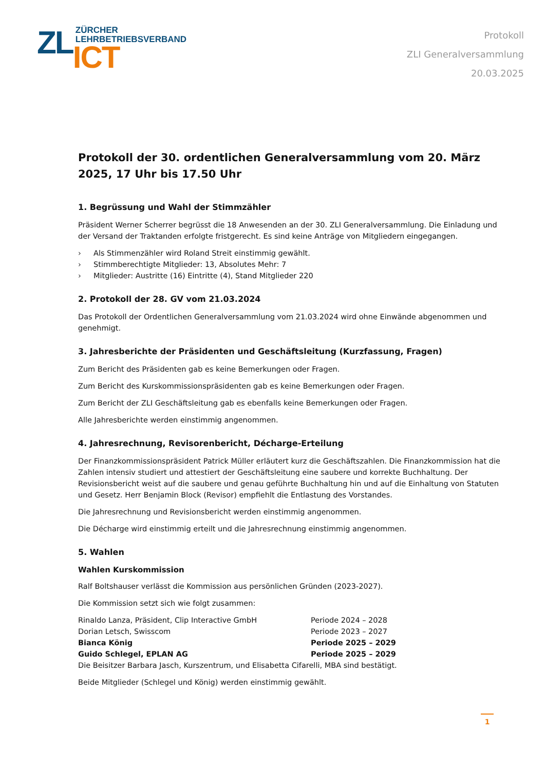ZL
ZÜRCHER
LEHRBETRIEBSVERBAND
ICT
Protokoll
ZLI Generalversammlung
20.03.2025
Protokoll der 30. ordentlichen Generalversammlung vom 20. März 2025, 17 Uhr bis 17.50 Uhr
1. Begrüssung und Wahl der Stimmzähler
Präsident Werner Scherrer begrüsst die 18 Anwesenden an der 30. ZLI Generalversammlung. Die Einladung und der Versand der Traktanden erfolgte fristgerecht. Es sind keine Anträge von Mitgliedern eingegangen.
› Als Stimmenzähler wird Roland Streit einstimmig gewählt.
› Stimmberechtigte Mitglieder: 13, Absolutes Mehr: 7
› Mitglieder: Austritte (16) Eintritte (4), Stand Mitglieder 220
2. Protokoll der 28. GV vom 21.03.2024
Das Protokoll der Ordentlichen Generalversammlung vom 21.03.2024 wird ohne Einwände abgenommen und genehmigt.
3. Jahresberichte der Präsidenten und Geschäftsleitung (Kurzfassung, Fragen)
Zum Bericht des Präsidenten gab es keine Bemerkungen oder Fragen.
Zum Bericht des Kurskommissionspräsidenten gab es keine Bemerkungen oder Fragen.
Zum Bericht der ZLI Geschäftsleitung gab es ebenfalls keine Bemerkungen oder Fragen.
Alle Jahresberichte werden einstimmig angenommen.
4. Jahresrechnung, Revisorenbericht, Décharge-Erteilung
Der Finanzkommissionspräsident Patrick Müller erläutert kurz die Geschäftszahlen. Die Finanzkommission hat die Zahlen intensiv studiert und attestiert der Geschäftsleitung eine saubere und korrekte Buchhaltung. Der Revisionsbericht weist auf die saubere und genau geführte Buchhaltung hin und auf die Einhaltung von Statuten und Gesetz. Herr Benjamin Block (Revisor) empfiehlt die Entlastung des Vorstandes.
Die Jahresrechnung und Revisionsbericht werden einstimmig angenommen.
Die Décharge wird einstimmig erteilt und die Jahresrechnung einstimmig angenommen.
5. Wahlen
Wahlen Kurskommission
Ralf Boltshauser verlässt die Kommission aus persönlichen Gründen (2023-2027).
Die Kommission setzt sich wie folgt zusammen:
Rinaldo Lanza, Präsident, Clip Interactive GmbH Periode 2024 – 2028
Dorian Letsch, Swisscom Periode 2023 – 2027
Bianca König Periode 2025 – 2029
Guido Schlegel, EPLAN AG Periode 2025 – 2029
Die Beisitzer Barbara Jasch, Kurszentrum, und Elisabetta Cifarelli, MBA sind bestätigt.
Beide Mitglieder (Schlegel und König) werden einstimmig gewählt.
1